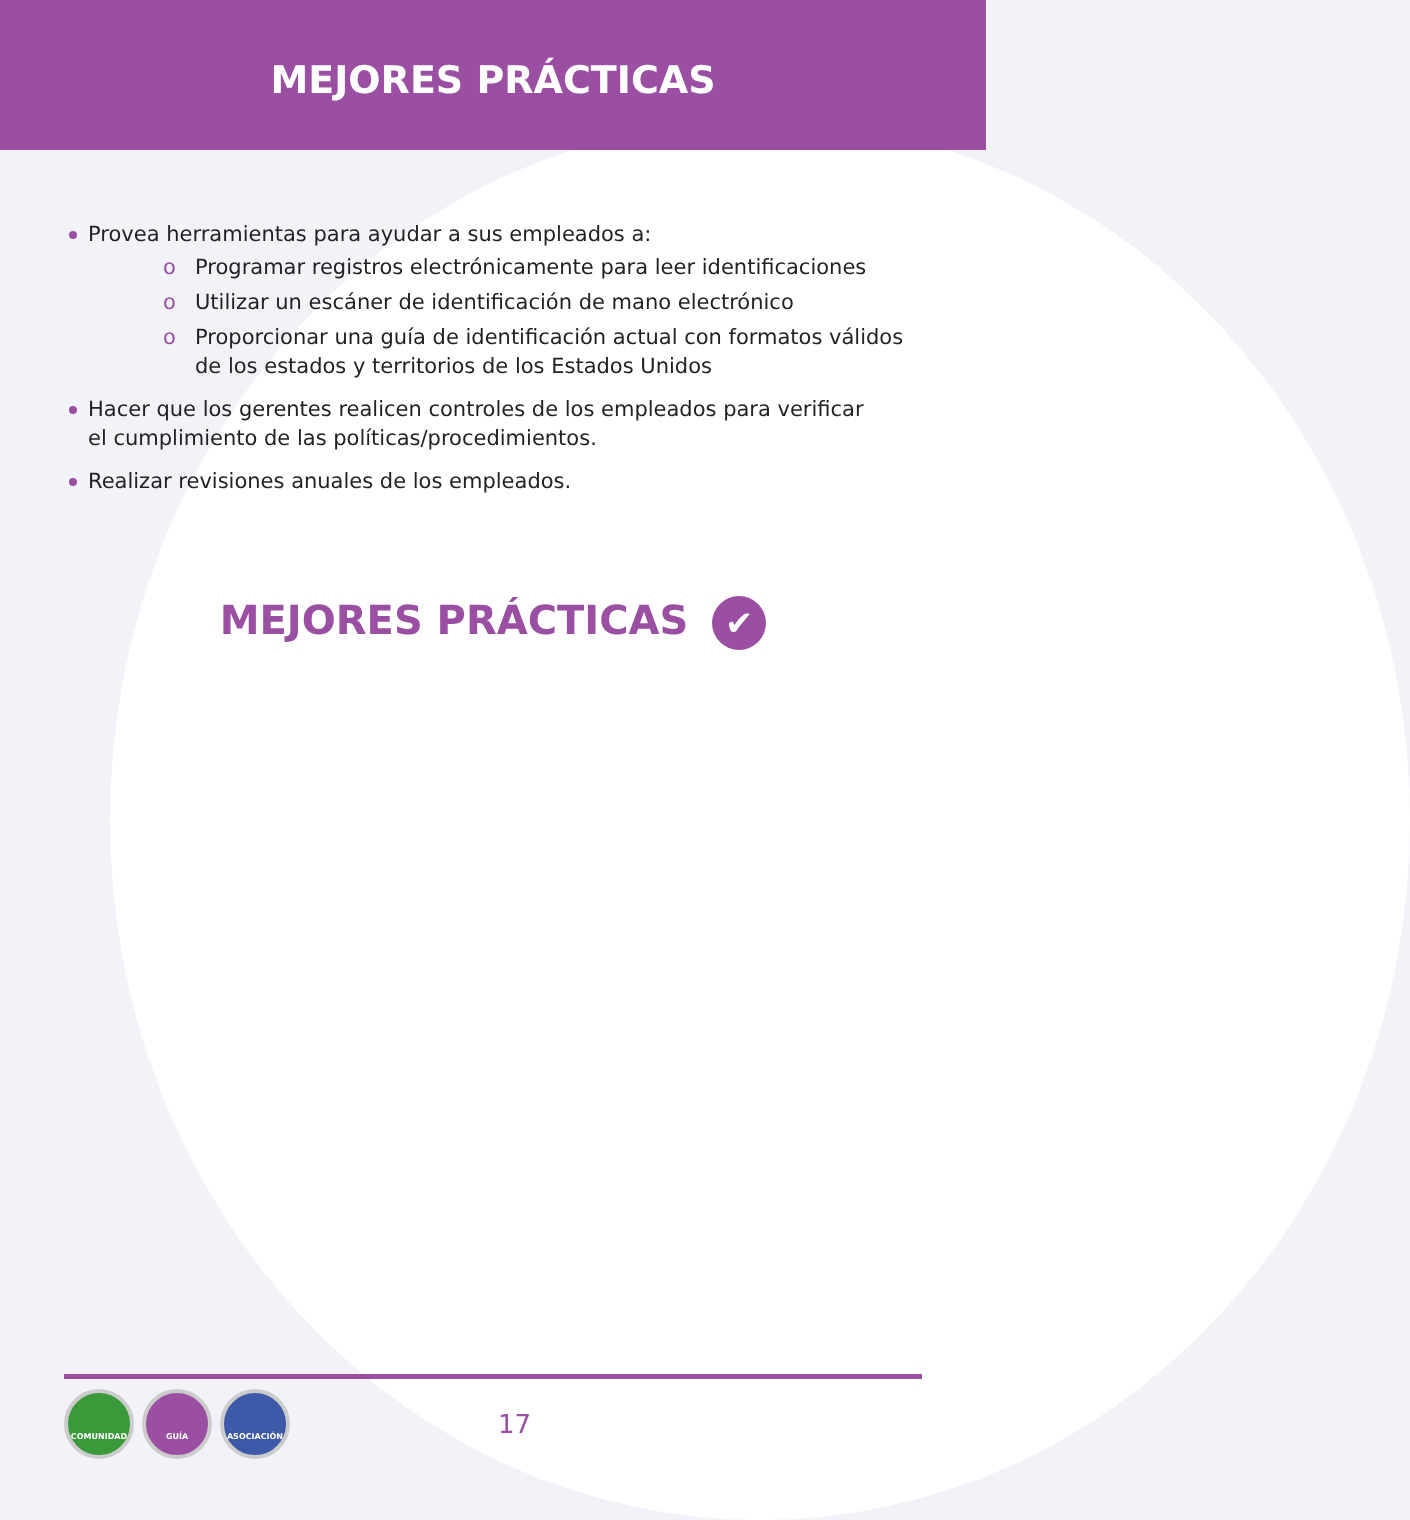MEJORES PRÁCTICAS
Provea herramientas para ayudar a sus empleados a:
o Programar registros electrónicamente para leer identificaciones
o Utilizar un escáner de identificación de mano electrónico
o Proporcionar una guía de identificación actual con formatos válidos de los estados y territorios de los Estados Unidos
Hacer que los gerentes realicen controles de los empleados para verificar
el cumplimiento de las políticas/procedimientos.
Realizar revisiones anuales de los empleados.
MEJORES PRÁCTICAS ✔
COMUNIDAD GUÍA ASOCIACIÓN
17